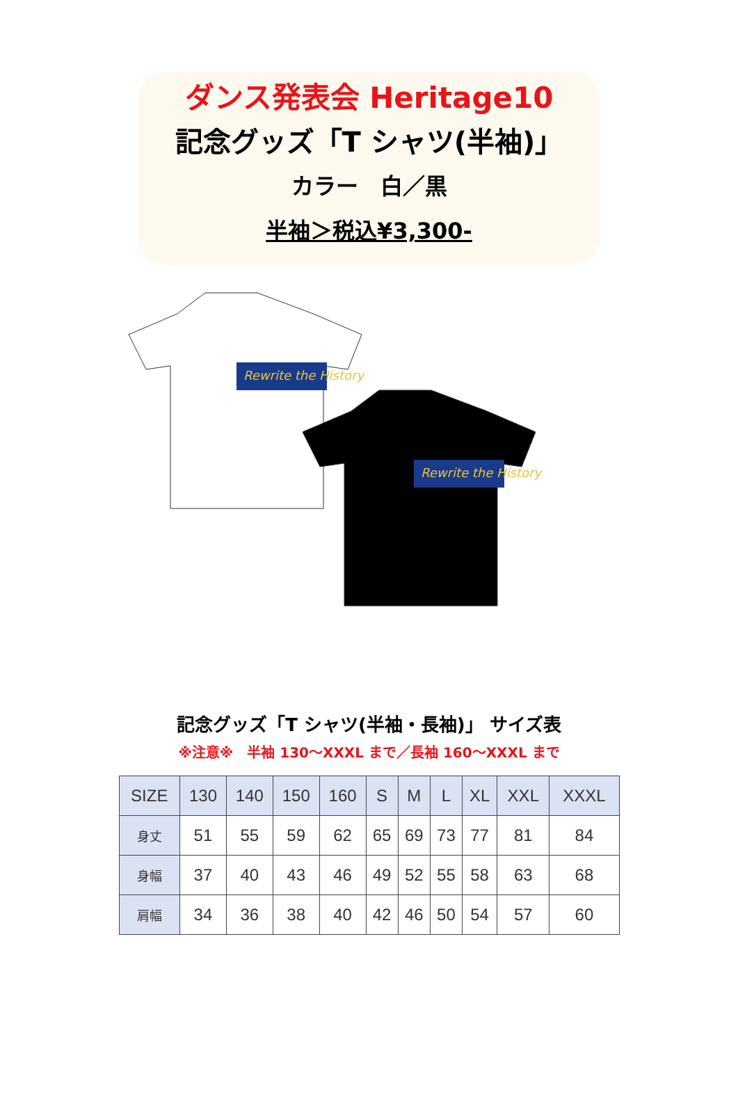ダンス発表会 Heritage10
記念グッズ「T シャツ(半袖)」
カラー　白／黒
半袖＞税込¥3,300-
Rewrite the History
Rewrite the History
記念グッズ「T シャツ(半袖・長袖)」 サイズ表
※注意※　半袖 130～XXXL まで／長袖 160～XXXL まで
| SIZE | 130 | 140 | 150 | 160 | S | M | L | XL | XXL | XXXL |
| --- | --- | --- | --- | --- | --- | --- | --- | --- | --- | --- |
| 身丈 | 51 | 55 | 59 | 62 | 65 | 69 | 73 | 77 | 81 | 84 |
| 身幅 | 37 | 40 | 43 | 46 | 49 | 52 | 55 | 58 | 63 | 68 |
| 肩幅 | 34 | 36 | 38 | 40 | 42 | 46 | 50 | 54 | 57 | 60 |